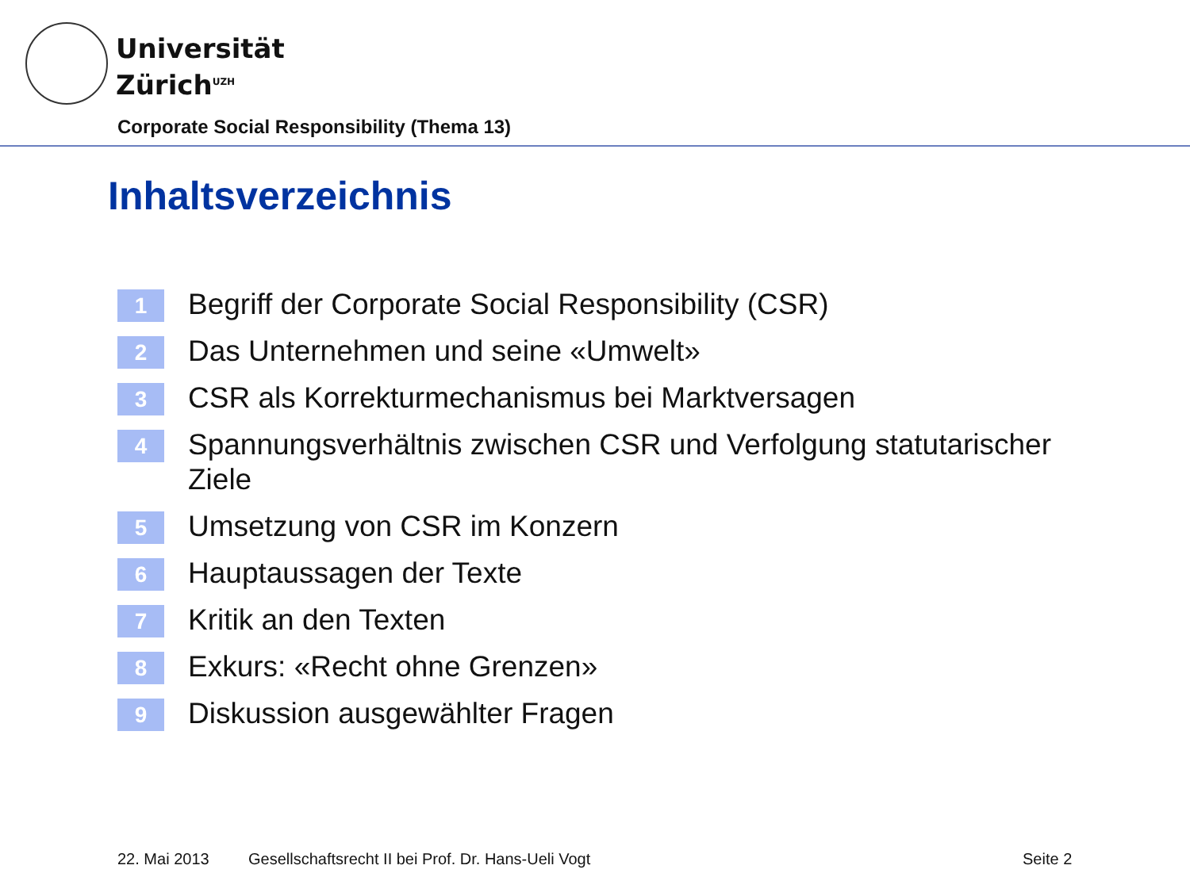Universität
Zürich<sup>UZH</sup>
Corporate Social Responsibility (Thema 13)
Inhaltsverzeichnis
1 Begriff der Corporate Social Responsibility (CSR)
2 Das Unternehmen und seine «Umwelt»
3 CSR als Korrekturmechanismus bei Marktversagen
4 Spannungsverhältnis zwischen CSR und Verfolgung statutarischer Ziele
5 Umsetzung von CSR im Konzern
6 Hauptaussagen der Texte
7 Kritik an den Texten
8 Exkurs: «Recht ohne Grenzen»
9 Diskussion ausgewählter Fragen
22. Mai 2013
Gesellschaftsrecht II bei Prof. Dr. Hans-Ueli Vogt
Seite 2